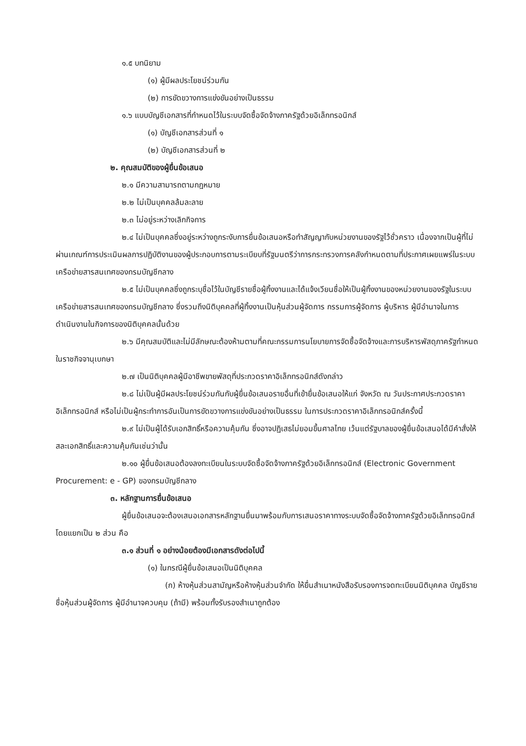๑.๕ บทนิยาม
(๑) ผู้มีผลประโยชน์ร่วมกัน
(๒) การขัดขวางการแข่งขันอย่างเป็นธรรม
๑.๖ แบบบัญชีเอกสารที่กำหนดไว้ในระบบจัดซื้อจัดจ้างภาครัฐด้วยอิเล็กทรอนิกส์
(๑) บัญชีเอกสารส่วนที่ ๑
(๒) บัญชีเอกสารส่วนที่ ๒
๒. คุณสมบัติของผู้ยื่นข้อเสนอ
๒.๑ มีความสามารถตามกฎหมาย
๒.๒ ไม่เป็นบุคคลล้มละลาย
๒.๓ ไม่อยู่ระหว่างเลิกกิจการ
๒.๔ ไม่เป็นบุคคลซึ่งอยู่ระหว่างถูกระงับการยื่นข้อเสนอหรือทำสัญญากับหน่วยงานของรัฐไว้ชั่วคราว เนื่องจากเป็นผู้ที่ไม่ผ่านเกณฑ์การประเมินผลการปฏิบัติงานของผู้ประกอบการตามระเบียบที่รัฐมนตรีว่าการกระทรวงการคลังกำหนดตามที่ประกาศเผยแพร่ในระบบเครือข่ายสารสนเทศของกรมบัญชีกลาง
๒.๕ ไม่เป็นบุคคลซึ่งถูกระบุชื่อไว้ในบัญชีรายชื่อผู้ทิ้งงานและได้แจ้งเวียนชื่อให้เป็นผู้ทิ้งงานของหน่วยงานของรัฐในระบบเครือข่ายสารสนเทศของกรมบัญชีกลาง ซึ่งรวมถึงนิติบุคคลที่ผู้ทิ้งงานเป็นหุ้นส่วนผู้จัดการ กรรมการผู้จัดการ ผู้บริหาร ผู้มีอำนาจในการดำเนินงานในกิจการของนิติบุคคลนั้นด้วย
๒.๖ มีคุณสมบัติและไม่มีลักษณะต้องห้ามตามที่คณะกรรมการนโยบายการจัดซื้อจัดจ้างและการบริหารพัสดุภาครัฐกำหนดในราชกิจจานุเบกษา
๒.๗ เป็นนิติบุคคลผู้มีอาชีพขายพัสดุที่ประกวดราคาอิเล็กทรอนิกส์ดังกล่าว
๒.๘ ไม่เป็นผู้มีผลประโยชน์ร่วมกันกับผู้ยื่นข้อเสนอรายอื่นที่เข้ายื่นข้อเสนอให้แก่ จังหวัด ณ วันประกาศประกวดราคาอิเล็กทรอนิกส์ หรือไม่เป็นผู้กระทำการอันเป็นการขัดขวางการแข่งขันอย่างเป็นธรรม ในการประกวดราคาอิเล็กทรอนิกส์ครั้งนี้
๒.๙ ไม่เป็นผู้ได้รับเอกสิทธิ์หรือความคุ้มกัน ซึ่งอาจปฏิเสธไม่ยอมขึ้นศาลไทย เว้นแต่รัฐบาลของผู้ยื่นข้อเสนอได้มีคำสั่งให้สละเอกสิทธิ์และความคุ้มกันเช่นว่านั้น
๒.๑๐ ผู้ยื่นข้อเสนอต้องลงทะเบียนในระบบจัดซื้อจัดจ้างภาครัฐด้วยอิเล็กทรอนิกส์ (Electronic Government Procurement: e - GP) ของกรมบัญชีกลาง
๓. หลักฐานการยื่นข้อเสนอ
ผู้ยื่นข้อเสนอจะต้องเสนอเอกสารหลักฐานยื่นมาพร้อมกับการเสนอราคาทางระบบจัดซื้อจัดจ้างภาครัฐด้วยอิเล็กทรอนิกส์ โดยแยกเป็น ๒ ส่วน คือ
๓.๑ ส่วนที่ ๑ อย่างน้อยต้องมีเอกสารดังต่อไปนี้
(๑) ในกรณีผู้ยื่นข้อเสนอเป็นนิติบุคคล
(ก) ห้างหุ้นส่วนสามัญหรือห้างหุ้นส่วนจำกัด ให้ยื่นสำเนาหนังสือรับรองการจดทะเบียนนิติบุคคล บัญชีรายชื่อหุ้นส่วนผู้จัดการ ผู้มีอำนาจควบคุม (ถ้ามี) พร้อมทั้งรับรองสำเนาถูกต้อง